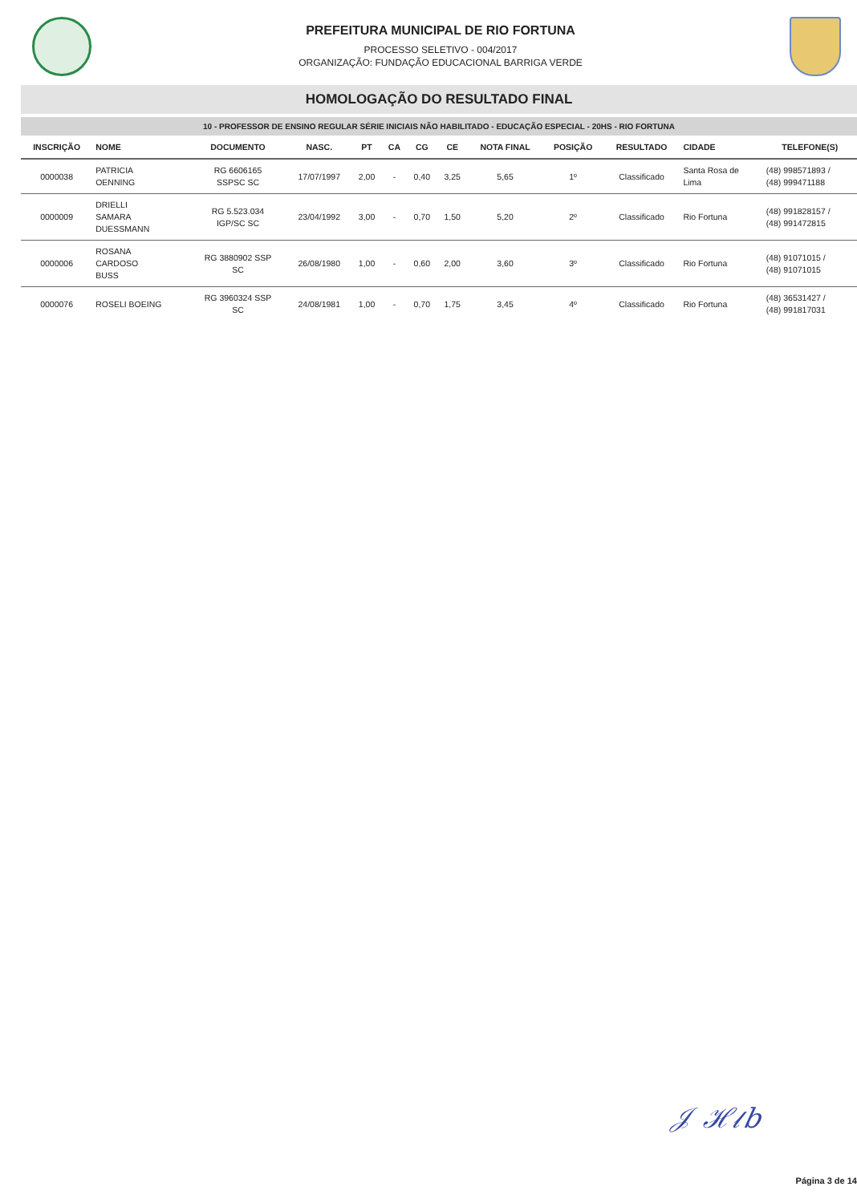PREFEITURA MUNICIPAL DE RIO FORTUNA
PROCESSO SELETIVO - 004/2017
ORGANIZAÇÃO: FUNDAÇÃO EDUCACIONAL BARRIGA VERDE
HOMOLOGAÇÃO DO RESULTADO FINAL
10 - PROFESSOR DE ENSINO REGULAR SÉRIE INICIAIS NÃO HABILITADO - EDUCAÇÃO ESPECIAL - 20HS - RIO FORTUNA
| INSCRIÇÃO | NOME | DOCUMENTO | NASC. | PT | CA | CG | CE | NOTA FINAL | POSIÇÃO | RESULTADO | CIDADE | TELEFONE(S) |
| --- | --- | --- | --- | --- | --- | --- | --- | --- | --- | --- | --- | --- |
| 0000038 | PATRICIA OENNING | RG 6606165 SSPSC SC | 17/07/1997 | 2,00 | - | 0,40 | 3,25 | 5,65 | 1º | Classificado | Santa Rosa de Lima | (48) 998571893 / (48) 999471188 |
| 0000009 | DRIELLI SAMARA DUESSMANN | RG 5.523.034 IGP/SC SC | 23/04/1992 | 3,00 | - | 0,70 | 1,50 | 5,20 | 2º | Classificado | Rio Fortuna | (48) 991828157 / (48) 991472815 |
| 0000006 | ROSANA CARDOSO BUSS | RG 3880902 SSP SC | 26/08/1980 | 1,00 | - | 0,60 | 2,00 | 3,60 | 3º | Classificado | Rio Fortuna | (48) 91071015 / (48) 91071015 |
| 0000076 | ROSELI BOEING | RG 3960324 SSP SC | 24/08/1981 | 1,00 | - | 0,70 | 1,75 | 3,45 | 4º | Classificado | Rio Fortuna | (48) 36531427 / (48) 991817031 |
𝒥 ℋ𝓁𝑏
Página 3 de 14